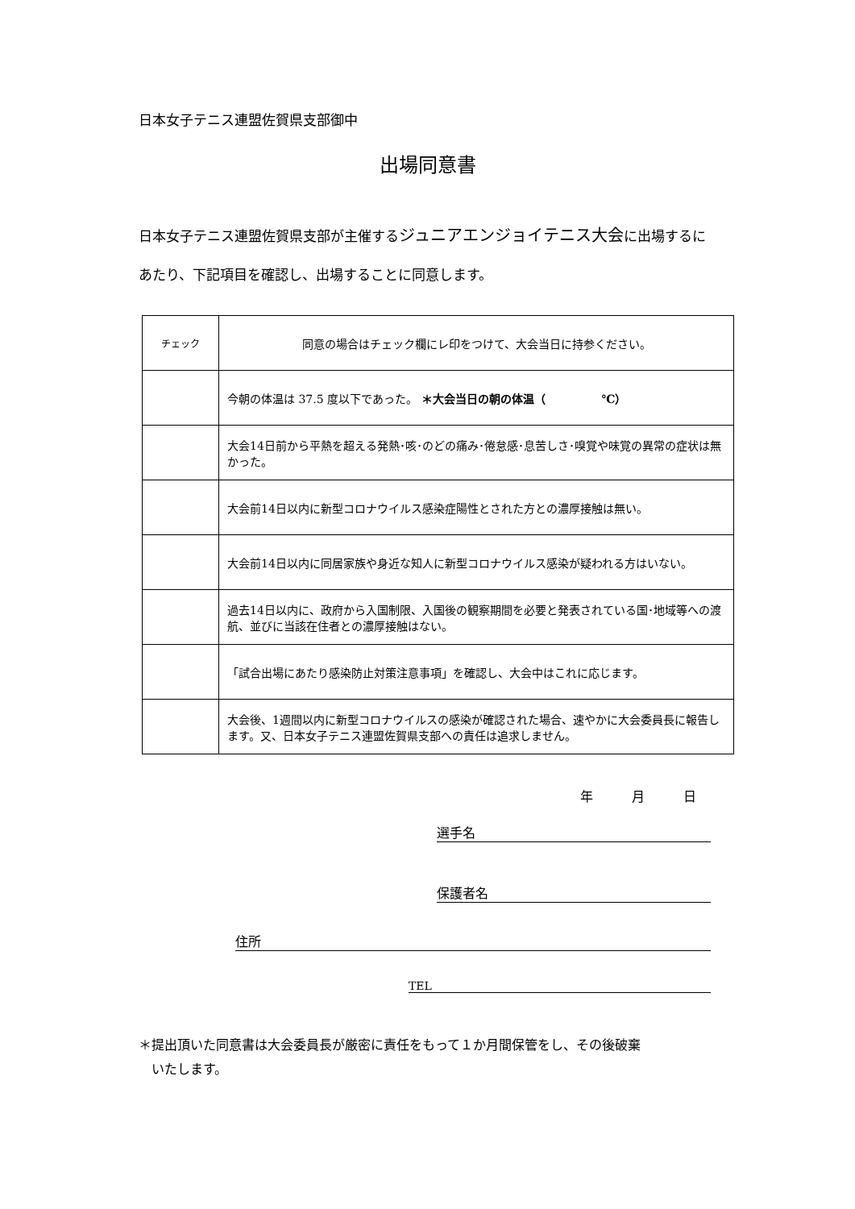日本女子テニス連盟佐賀県支部御中
出場同意書
日本女子テニス連盟佐賀県支部が主催するジュニアエンジョイテニス大会に出場するにあたり、下記項目を確認し、出場することに同意します。
| チェック | 同意の場合はチェック欄にレ印をつけて、大会当日に持参ください。 |
| --- | --- |
| | 今朝の体温は 37.5 度以下であった。 ＊大会当日の朝の体温（ ℃） |
| | 大会14日前から平熱を超える発熱･咳･のどの痛み･倦怠感･息苦しさ･嗅覚や味覚の異常の症状は無かった。 |
| | 大会前14日以内に新型コロナウイルス感染症陽性とされた方との濃厚接触は無い。 |
| | 大会前14日以内に同居家族や身近な知人に新型コロナウイルス感染が疑われる方はいない。 |
| | 過去14日以内に、政府から入国制限、入国後の観察期間を必要と発表されている国･地域等への渡航、並びに当該在住者との濃厚接触はない。 |
| | 「試合出場にあたり感染防止対策注意事項」を確認し、大会中はこれに応じます。 |
| | 大会後、1週間以内に新型コロナウイルスの感染が確認された場合、速やかに大会委員長に報告します。又、日本女子テニス連盟佐賀県支部への責任は追求しません。 |
年　　　月　　　日
選手名
保護者名
住所
TEL
＊提出頂いた同意書は大会委員長が厳密に責任をもって１か月間保管をし、その後破棄
　いたします。